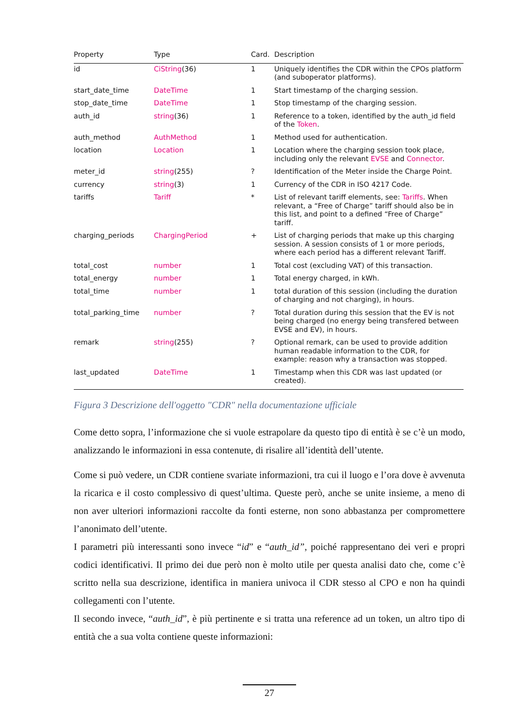| Property | Type | Card. | Description |
| --- | --- | --- | --- |
| id | CiString (36) | 1 | Uniquely identifies the CDR within the CPOs platform (and suboperator platforms). |
| start_date_time | DateTime | 1 | Start timestamp of the charging session. |
| stop_date_time | DateTime | 1 | Stop timestamp of the charging session. |
| auth_id | string (36) | 1 | Reference to a token, identified by the auth_id field of the Token . |
| auth_method | AuthMethod | 1 | Method used for authentication. |
| location | Location | 1 | Location where the charging session took place, including only the relevant EVSE and Connector . |
| meter_id | string (255) | ? | Identification of the Meter inside the Charge Point. |
| currency | string (3) | 1 | Currency of the CDR in ISO 4217 Code. |
| tariffs | Tariff | * | List of relevant tariff elements, see: Tariffs . When relevant, a “Free of Charge” tariff should also be in this list, and point to a defined “Free of Charge” tariff. |
| charging_periods | ChargingPeriod | + | List of charging periods that make up this charging session. A session consists of 1 or more periods, where each period has a different relevant Tariff. |
| total_cost | number | 1 | Total cost (excluding VAT) of this transaction. |
| total_energy | number | 1 | Total energy charged, in kWh. |
| total_time | number | 1 | total duration of this session (including the duration of charging and not charging), in hours. |
| total_parking_time | number | ? | Total duration during this session that the EV is not being charged (no energy being transfered between EVSE and EV), in hours. |
| remark | string (255) | ? | Optional remark, can be used to provide addition human readable information to the CDR, for example: reason why a transaction was stopped. |
| last_updated | DateTime | 1 | Timestamp when this CDR was last updated (or created). |
Figura 3 Descrizione dell'oggetto "CDR" nella documentazione ufficiale
Come detto sopra, l’informazione che si vuole estrapolare da questo tipo di entità è se c’è un modo, analizzando le informazioni in essa contenute, di risalire all’identità dell’utente.
Come si può vedere, un CDR contiene svariate informazioni, tra cui il luogo e l’ora dove è avvenuta la ricarica e il costo complessivo di quest’ultima. Queste però, anche se unite insieme, a meno di non aver ulteriori informazioni raccolte da fonti esterne, non sono abbastanza per compromettere l’anonimato dell’utente.
I parametri più interessanti sono invece “id” e “auth_id”, poiché rappresentano dei veri e propri codici identificativi. Il primo dei due però non è molto utile per questa analisi dato che, come c’è scritto nella sua descrizione, identifica in maniera univoca il CDR stesso al CPO e non ha quindi collegamenti con l’utente.
Il secondo invece, “auth_id”, è più pertinente e si tratta una reference ad un token, un altro tipo di entità che a sua volta contiene queste informazioni:
27